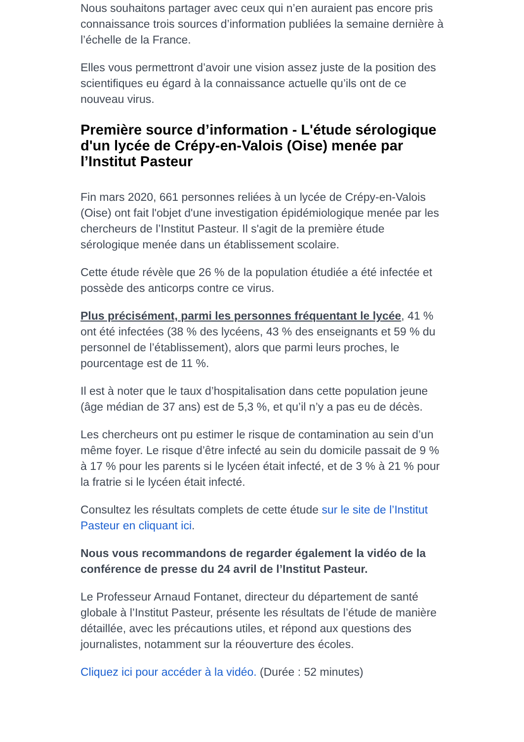Nous souhaitons partager avec ceux qui n’en auraient pas encore pris connaissance trois sources d’information publiées la semaine dernière à l’échelle de la France.
Elles vous permettront d’avoir une vision assez juste de la position des scientifiques eu égard à la connaissance actuelle qu’ils ont de ce nouveau virus.
Première source d’information - L'étude sérologique d'un lycée de Crépy-en-Valois (Oise) menée par l’Institut Pasteur
Fin mars 2020, 661 personnes reliées à un lycée de Crépy-en-Valois (Oise) ont fait l'objet d'une investigation épidémiologique menée par les chercheurs de l’Institut Pasteur. Il s'agit de la première étude sérologique menée dans un établissement scolaire.
Cette étude révèle que 26 % de la population étudiée a été infectée et possède des anticorps contre ce virus.
Plus précisément, parmi les personnes fréquentant le lycée, 41 % ont été infectées (38 % des lycéens, 43 % des enseignants et 59 % du personnel de l’établissement), alors que parmi leurs proches, le pourcentage est de 11 %.
Il est à noter que le taux d’hospitalisation dans cette population jeune (âge médian de 37 ans) est de 5,3 %, et qu’il n’y a pas eu de décès.
Les chercheurs ont pu estimer le risque de contamination au sein d’un même foyer. Le risque d’être infecté au sein du domicile passait de 9 % à 17 % pour les parents si le lycéen était infecté, et de 3 % à 21 % pour la fratrie si le lycéen était infecté.
Consultez les résultats complets de cette étude sur le site de l’Institut Pasteur en cliquant ici.
Nous vous recommandons de regarder également la vidéo de la conférence de presse du 24 avril de l’Institut Pasteur.
Le Professeur Arnaud Fontanet, directeur du département de santé globale à l’Institut Pasteur, présente les résultats de l’étude de manière détaillée, avec les précautions utiles, et répond aux questions des journalistes, notamment sur la réouverture des écoles.
Cliquez ici pour accéder à la vidéo. (Durée : 52 minutes)